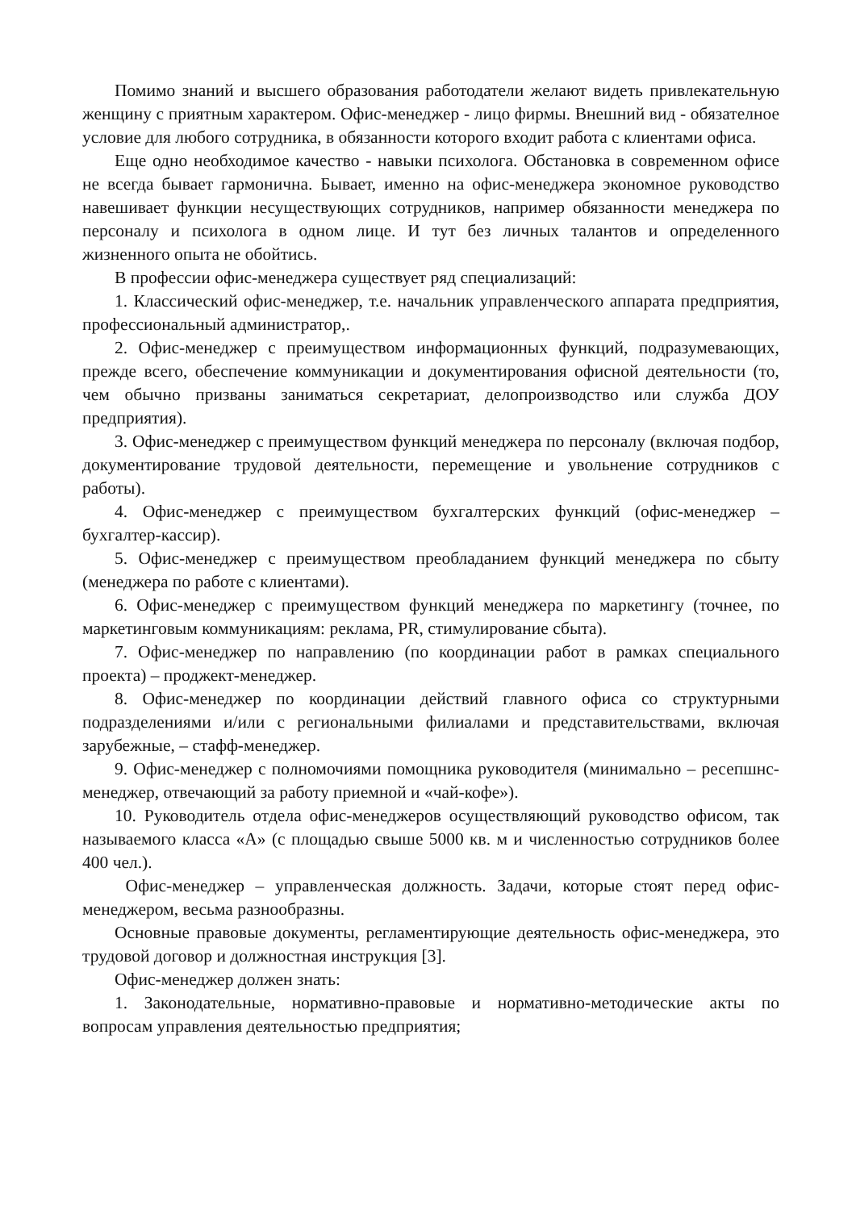Помимо знаний и высшего образования работодатели желают видеть привлекательную женщину с приятным характером. Офис-менеджер - лицо фирмы. Внешний вид - обязателное условие для любого сотрудника, в обязанности которого входит работа с клиентами офиса.
Еще одно необходимое качество - навыки психолога. Обстановка в современном офисе не всегда бывает гармонична. Бывает, именно на офис-менеджера экономное руководство навешивает функции несуществующих сотрудников, например обязанности менеджера по персоналу и психолога в одном лице. И тут без личных талантов и определенного жизненного опыта не обойтись.
В профессии офис-менеджера существует ряд специализаций:
1. Классический офис-менеджер, т.е. начальник управленческого аппарата предприятия, профессиональный администратор,.
2. Офис-менеджер с преимуществом информационных функций, подразумевающих, прежде всего, обеспечение коммуникации и документирования офисной деятельности (то, чем обычно призваны заниматься секретариат, делопроизводство или служба ДОУ предприятия).
3. Офис-менеджер с преимуществом функций менеджера по персоналу (включая подбор, документирование трудовой деятельности, перемещение и увольнение сотрудников с работы).
4. Офис-менеджер с преимуществом бухгалтерских функций (офис-менеджер – бухгалтер-кассир).
5. Офис-менеджер с преимуществом преобладанием функций менеджера по сбыту (менеджера по работе с клиентами).
6. Офис-менеджер с преимуществом функций менеджера по маркетингу (точнее, по маркетинговым коммуникациям: реклама, PR, стимулирование сбыта).
7. Офис-менеджер по направлению (по координации работ в рамках специального проекта) – проджект-менеджер.
8. Офис-менеджер по координации действий главного офиса со структурными подразделениями и/или с региональными филиалами и представительствами, включая зарубежные, – стафф-менеджер.
9. Офис-менеджер с полномочиями помощника руководителя (минимально – ресепшнс-менеджер, отвечающий за работу приемной и «чай-кофе»).
10. Руководитель отдела офис-менеджеров осуществляющий руководство офисом, так называемого класса «А» (с площадью свыше 5000 кв. м и численностью сотрудников более 400 чел.).
Офис-менеджер – управленческая должность. Задачи, которые стоят перед офис-менеджером, весьма разнообразны.
Основные правовые документы, регламентирующие деятельность офис-менеджера, это трудовой договор и должностная инструкция [3].
Офис-менеджер должен знать:
1. Законодательные, нормативно-правовые и нормативно-методические акты по вопросам управления деятельностью предприятия;